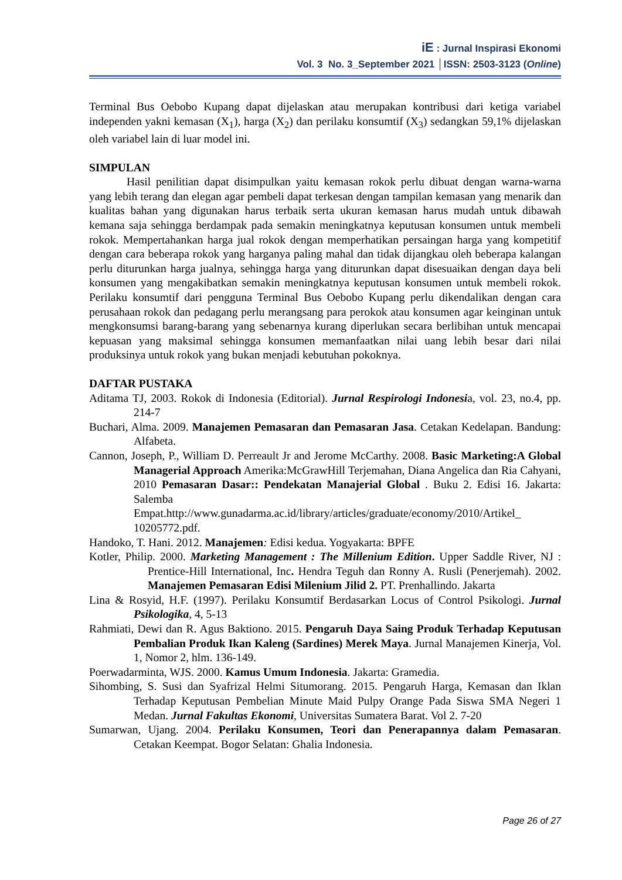iE : Jurnal Inspirasi Ekonomi
Vol. 3 No. 3_September 2021 │ISSN: 2503-3123 (Online)
Terminal Bus Oebobo Kupang dapat dijelaskan atau merupakan kontribusi dari ketiga variabel independen yakni kemasan (X<sub>1</sub>), harga (X<sub>2</sub>) dan perilaku konsumtif (X<sub>3</sub>) sedangkan 59,1% dijelaskan oleh variabel lain di luar model ini.
SIMPULAN
Hasil penilitian dapat disimpulkan yaitu kemasan rokok perlu dibuat dengan warna-warna yang lebih terang dan elegan agar pembeli dapat terkesan dengan tampilan kemasan yang menarik dan kualitas bahan yang digunakan harus terbaik serta ukuran kemasan harus mudah untuk dibawah kemana saja sehingga berdampak pada semakin meningkatnya keputusan konsumen untuk membeli rokok. Mempertahankan harga jual rokok dengan memperhatikan persaingan harga yang kompetitif dengan cara beberapa rokok yang harganya paling mahal dan tidak dijangkau oleh beberapa kalangan perlu diturunkan harga jualnya, sehingga harga yang diturunkan dapat disesuaikan dengan daya beli konsumen yang mengakibatkan semakin meningkatnya keputusan konsumen untuk membeli rokok. Perilaku konsumtif dari pengguna Terminal Bus Oebobo Kupang perlu dikendalikan dengan cara perusahaan rokok dan pedagang perlu merangsang para perokok atau konsumen agar keinginan untuk mengkonsumsi barang-barang yang sebenarnya kurang diperlukan secara berlibihan untuk mencapai kepuasan yang maksimal sehingga konsumen memanfaatkan nilai uang lebih besar dari nilai produksinya untuk rokok yang bukan menjadi kebutuhan pokoknya.
DAFTAR PUSTAKA
Aditama TJ, 2003. Rokok di Indonesia (Editorial). Jurnal Respirologi Indonesia, vol. 23, no.4, pp. 214-7
Buchari, Alma. 2009. Manajemen Pemasaran dan Pemasaran Jasa. Cetakan Kedelapan. Bandung: Alfabeta.
Cannon, Joseph, P., William D. Perreault Jr and Jerome McCarthy. 2008. Basic Marketing:A Global Managerial Approach Amerika:McGrawHill Terjemahan, Diana Angelica dan Ria Cahyani, 2010 Pemasaran Dasar:: Pendekatan Manajerial Global . Buku 2. Edisi 16. Jakarta: Salemba Empat.http://www.gunadarma.ac.id/library/articles/graduate/economy/2010/Artikel_ 10205772.pdf.
Handoko, T. Hani. 2012. Manajemen: Edisi kedua. Yogyakarta: BPFE
Kotler, Philip. 2000. Marketing Management : The Millenium Edition. Upper Saddle River, NJ : Prentice-Hill International, Inc. Hendra Teguh dan Ronny A. Rusli (Penerjemah). 2002. Manajemen Pemasaran Edisi Milenium Jilid 2. PT. Prenhallindo. Jakarta
Lina & Rosyid, H.F. (1997). Perilaku Konsumtif Berdasarkan Locus of Control Psikologi. Jurnal Psikologika, 4, 5-13
Rahmiati, Dewi dan R. Agus Baktiono. 2015. Pengaruh Daya Saing Produk Terhadap Keputusan Pembalian Produk Ikan Kaleng (Sardines) Merek Maya. Jurnal Manajemen Kinerja, Vol. 1, Nomor 2, hlm. 136-149.
Poerwadarminta, WJS. 2000. Kamus Umum Indonesia. Jakarta: Gramedia.
Sihombing, S. Susi dan Syafrizal Helmi Situmorang. 2015. Pengaruh Harga, Kemasan dan Iklan Terhadap Keputusan Pembelian Minute Maid Pulpy Orange Pada Siswa SMA Negeri 1 Medan. Jurnal Fakultas Ekonomi, Universitas Sumatera Barat. Vol 2. 7-20
Sumarwan, Ujang. 2004. Perilaku Konsumen, Teori dan Penerapannya dalam Pemasaran. Cetakan Keempat. Bogor Selatan: Ghalia Indonesia.
Page 26 of 27